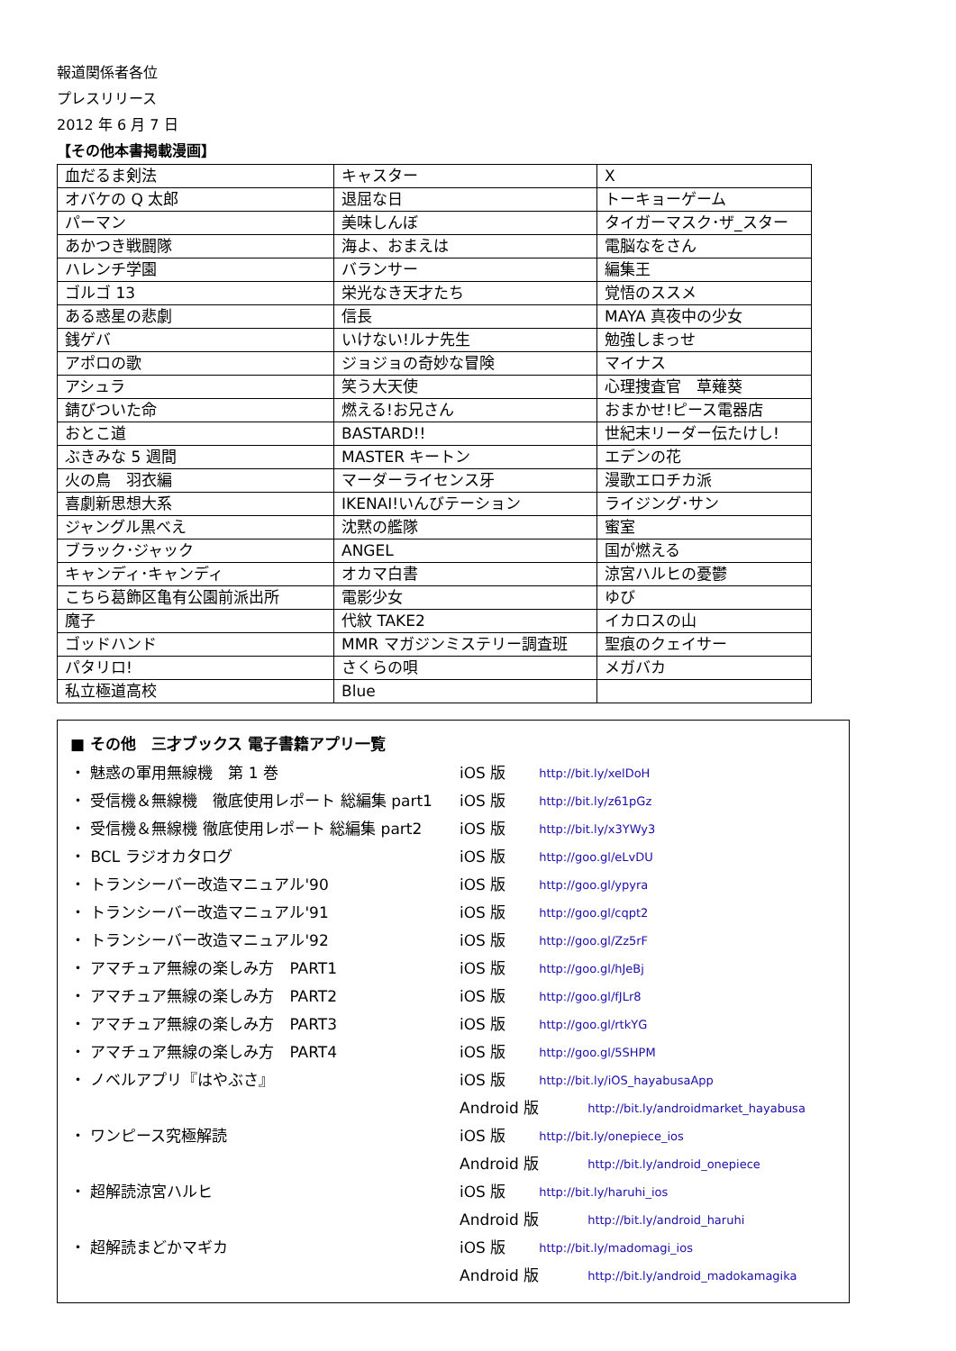報道関係者各位
プレスリリース
2012 年 6 月 7 日
【その他本書掲載漫画】
| 血だるま剣法 | キャスター | X |
| オバケの Q 太郎 | 退屈な日 | トーキョーゲーム |
| パーマン | 美味しんぼ | タイガーマスク･ザ_スター |
| あかつき戦闘隊 | 海よ、おまえは | 電脳なをさん |
| ハレンチ学園 | バランサー | 編集王 |
| ゴルゴ 13 | 栄光なき天才たち | 覚悟のススメ |
| ある惑星の悲劇 | 信長 | MAYA 真夜中の少女 |
| 銭ゲバ | いけない!ルナ先生 | 勉強しまっせ |
| アポロの歌 | ジョジョの奇妙な冒険 | マイナス |
| アシュラ | 笑う大天使 | 心理捜査官 草薙葵 |
| 錆びついた命 | 燃える!お兄さん | おまかせ!ピース電器店 |
| おとこ道 | BASTARD!! | 世紀末リーダー伝たけし! |
| ぶきみな 5 週間 | MASTER キートン | エデンの花 |
| 火の鳥 羽衣編 | マーダーライセンス牙 | 漫歌エロチカ派 |
| 喜劇新思想大系 | IKENAI!いんびテーション | ライジング･サン |
| ジャングル黒べえ | 沈黙の艦隊 | 蜜室 |
| ブラック･ジャック | ANGEL | 国が燃える |
| キャンディ･キャンディ | オカマ白書 | 涼宮ハルヒの憂鬱 |
| こちら葛飾区亀有公園前派出所 | 電影少女 | ゆび |
| 魔子 | 代紋 TAKE2 | イカロスの山 |
| ゴッドハンド | MMR マガジンミステリー調査班 | 聖痕のクェイサー |
| パタリロ! | さくらの唄 | メガバカ |
| 私立極道高校 | Blue | |
■ その他　三才ブックス 電子書籍アプリ一覧
| ・ 魅惑の軍用無線機 第 1 巻 | iOS 版 | http://bit.ly/xelDoH |
| ・ 受信機＆無線機 徹底使用レポート 総編集 part1 | iOS 版 | http://bit.ly/z61pGz |
| ・ 受信機＆無線機 徹底使用レポート 総編集 part2 | iOS 版 | http://bit.ly/x3YWy3 |
| ・ BCL ラジオカタログ | iOS 版 | http://goo.gl/eLvDU |
| ・ トランシーバー改造マニュアル'90 | iOS 版 | http://goo.gl/ypyra |
| ・ トランシーバー改造マニュアル'91 | iOS 版 | http://goo.gl/cqpt2 |
| ・ トランシーバー改造マニュアル'92 | iOS 版 | http://goo.gl/Zz5rF |
| ・ アマチュア無線の楽しみ方 PART1 | iOS 版 | http://goo.gl/hJeBj |
| ・ アマチュア無線の楽しみ方 PART2 | iOS 版 | http://goo.gl/fJLr8 |
| ・ アマチュア無線の楽しみ方 PART3 | iOS 版 | http://goo.gl/rtkYG |
| ・ アマチュア無線の楽しみ方 PART4 | iOS 版 | http://goo.gl/5SHPM |
| ・ ノベルアプリ『はやぶさ』 | iOS 版 | http://bit.ly/iOS_hayabusaApp |
| | Android 版 | http://bit.ly/androidmarket_hayabusa |
| ・ ワンピース究極解読 | iOS 版 | http://bit.ly/onepiece_ios |
| | Android 版 | http://bit.ly/android_onepiece |
| ・ 超解読涼宮ハルヒ | iOS 版 | http://bit.ly/haruhi_ios |
| | Android 版 | http://bit.ly/android_haruhi |
| ・ 超解読まどかマギカ | iOS 版 | http://bit.ly/madomagi_ios |
| | Android 版 | http://bit.ly/android_madokamagika |